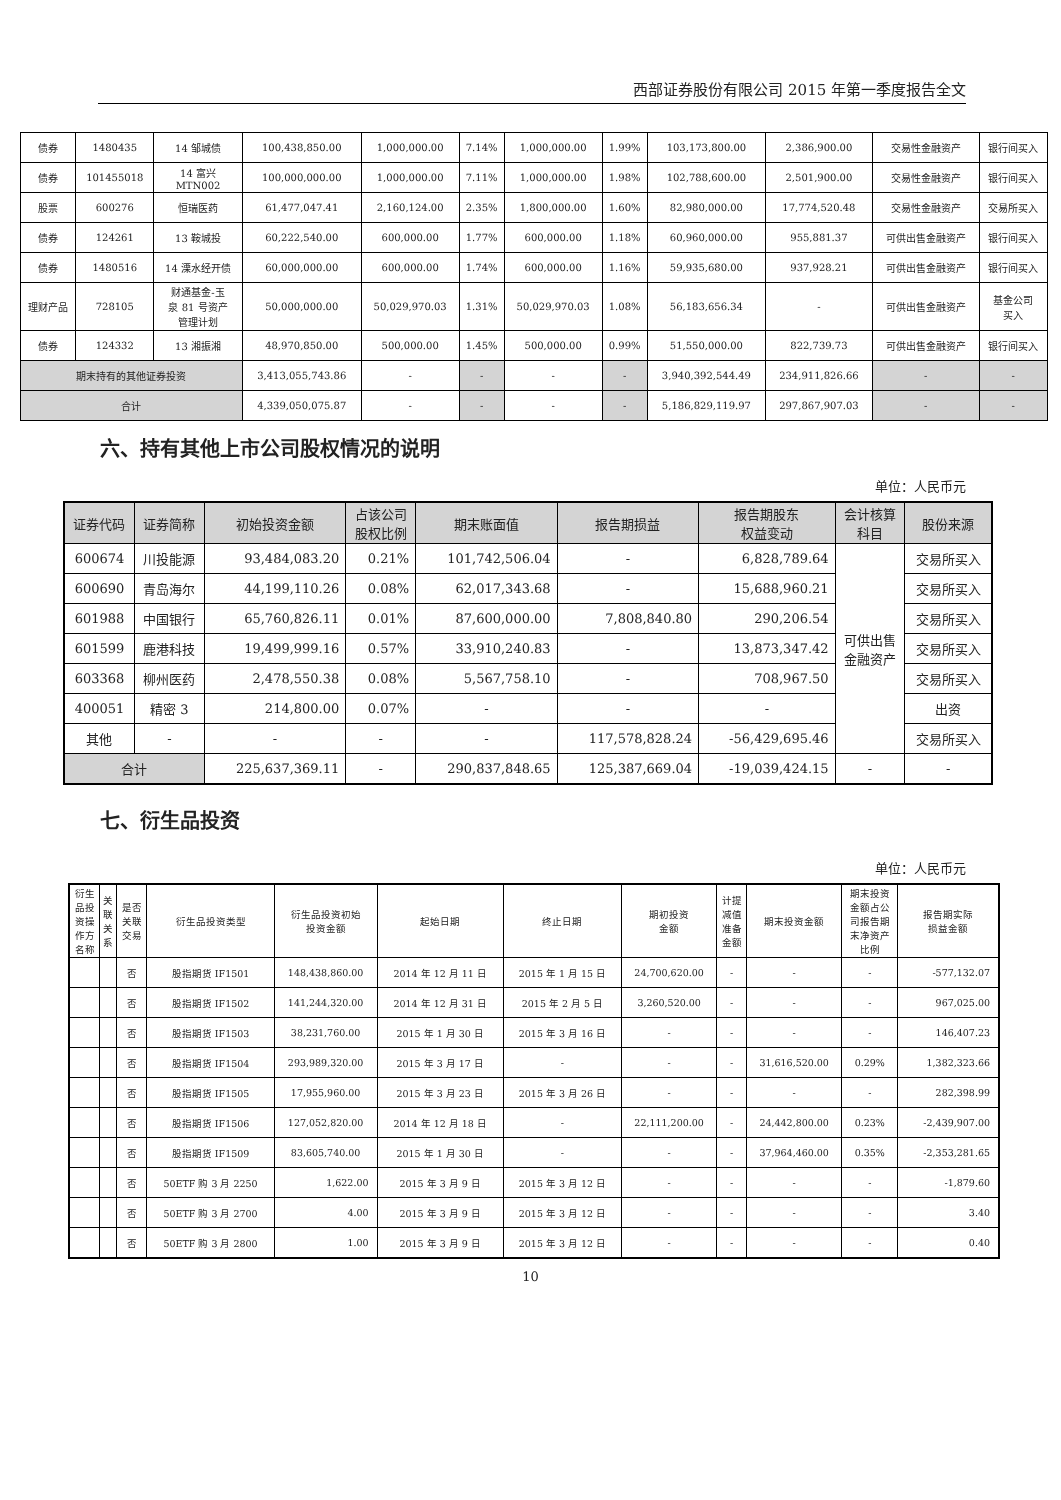西部证券股份有限公司 2015 年第一季度报告全文
| 债券 | 1480435 | 14 邹城债 | 100,438,850.00 | 1,000,000.00 | 7.14% | 1,000,000.00 | 1.99% | 103,173,800.00 | 2,386,900.00 | 交易性金融资产 | 银行间买入 |
| 债券 | 101455018 | 14 富兴 MTN002 | 100,000,000.00 | 1,000,000.00 | 7.11% | 1,000,000.00 | 1.98% | 102,788,600.00 | 2,501,900.00 | 交易性金融资产 | 银行间买入 |
| 股票 | 600276 | 恒瑞医药 | 61,477,047.41 | 2,160,124.00 | 2.35% | 1,800,000.00 | 1.60% | 82,980,000.00 | 17,774,520.48 | 交易性金融资产 | 交易所买入 |
| 债券 | 124261 | 13 鞍城投 | 60,222,540.00 | 600,000.00 | 1.77% | 600,000.00 | 1.18% | 60,960,000.00 | 955,881.37 | 可供出售金融资产 | 银行间买入 |
| 债券 | 1480516 | 14 溧水经开债 | 60,000,000.00 | 600,000.00 | 1.74% | 600,000.00 | 1.16% | 59,935,680.00 | 937,928.21 | 可供出售金融资产 | 银行间买入 |
| 理财产品 | 728105 | 财通基金-玉 泉 81 号资产 管理计划 | 50,000,000.00 | 50,029,970.03 | 1.31% | 50,029,970.03 | 1.08% | 56,183,656.34 | - | 可供出售金融资产 | 基金公司 买入 |
| 债券 | 124332 | 13 湘振湘 | 48,970,850.00 | 500,000.00 | 1.45% | 500,000.00 | 0.99% | 51,550,000.00 | 822,739.73 | 可供出售金融资产 | 银行间买入 |
| 期末持有的其他证券投资 | | | 3,413,055,743.86 | - | - | - | - | 3,940,392,544.49 | 234,911,826.66 | - | - |
| 合计 | | | 4,339,050,075.87 | - | - | - | - | 5,186,829,119.97 | 297,867,907.03 | - | - |
六、持有其他上市公司股权情况的说明
单位：人民币元
| 证券代码 | 证券简称 | 初始投资金额 | 占该公司 股权比例 | 期末账面值 | 报告期损益 | 报告期股东 权益变动 | 会计核算 科目 | 股份来源 |
| --- | --- | --- | --- | --- | --- | --- | --- | --- |
| 600674 | 川投能源 | 93,484,083.20 | 0.21% | 101,742,506.04 | - | 6,828,789.64 | 可供出售 金融资产 | 交易所买入 |
| 600690 | 青岛海尔 | 44,199,110.26 | 0.08% | 62,017,343.68 | - | 15,688,960.21 | | 交易所买入 |
| 601988 | 中国银行 | 65,760,826.11 | 0.01% | 87,600,000.00 | 7,808,840.80 | 290,206.54 | | 交易所买入 |
| 601599 | 鹿港科技 | 19,499,999.16 | 0.57% | 33,910,240.83 | - | 13,873,347.42 | | 交易所买入 |
| 603368 | 柳州医药 | 2,478,550.38 | 0.08% | 5,567,758.10 | - | 708,967.50 | | 交易所买入 |
| 400051 | 精密 3 | 214,800.00 | 0.07% | - | - | - | | 出资 |
| 其他 | - | - | - | - | 117,578,828.24 | -56,429,695.46 | | 交易所买入 |
| 合计 | | 225,637,369.11 | - | 290,837,848.65 | 125,387,669.04 | -19,039,424.15 | - | - |
七、衍生品投资
单位：人民币元
| 衍生 品投 资操 作方 名称 | 关 联 关 系 | 是否 关联 交易 | 衍生品投资类型 | 衍生品投资初始 投资金额 | 起始日期 | 终止日期 | 期初投资 金额 | 计提 减值 准备 金额 | 期末投资金额 | 期末投资 金额占公 司报告期 末净资产 比例 | 报告期实际 损益金额 |
| --- | --- | --- | --- | --- | --- | --- | --- | --- | --- | --- | --- |
| | | 否 | 股指期货 IF1501 | 148,438,860.00 | 2014 年 12 月 11 日 | 2015 年 1 月 15 日 | 24,700,620.00 | - | - | - | -577,132.07 |
| | | 否 | 股指期货 IF1502 | 141,244,320.00 | 2014 年 12 月 31 日 | 2015 年 2 月 5 日 | 3,260,520.00 | - | - | - | 967,025.00 |
| | | 否 | 股指期货 IF1503 | 38,231,760.00 | 2015 年 1 月 30 日 | 2015 年 3 月 16 日 | - | - | - | - | 146,407.23 |
| | | 否 | 股指期货 IF1504 | 293,989,320.00 | 2015 年 3 月 17 日 | - | - | - | 31,616,520.00 | 0.29% | 1,382,323.66 |
| | | 否 | 股指期货 IF1505 | 17,955,960.00 | 2015 年 3 月 23 日 | 2015 年 3 月 26 日 | - | - | - | - | 282,398.99 |
| | | 否 | 股指期货 IF1506 | 127,052,820.00 | 2014 年 12 月 18 日 | - | 22,111,200.00 | - | 24,442,800.00 | 0.23% | -2,439,907.00 |
| | | 否 | 股指期货 IF1509 | 83,605,740.00 | 2015 年 1 月 30 日 | - | - | - | 37,964,460.00 | 0.35% | -2,353,281.65 |
| | | 否 | 50ETF 购 3 月 2250 | 1,622.00 | 2015 年 3 月 9 日 | 2015 年 3 月 12 日 | - | - | - | - | -1,879.60 |
| | | 否 | 50ETF 购 3 月 2700 | 4.00 | 2015 年 3 月 9 日 | 2015 年 3 月 12 日 | - | - | - | - | 3.40 |
| | | 否 | 50ETF 购 3 月 2800 | 1.00 | 2015 年 3 月 9 日 | 2015 年 3 月 12 日 | - | - | - | - | 0.40 |
10